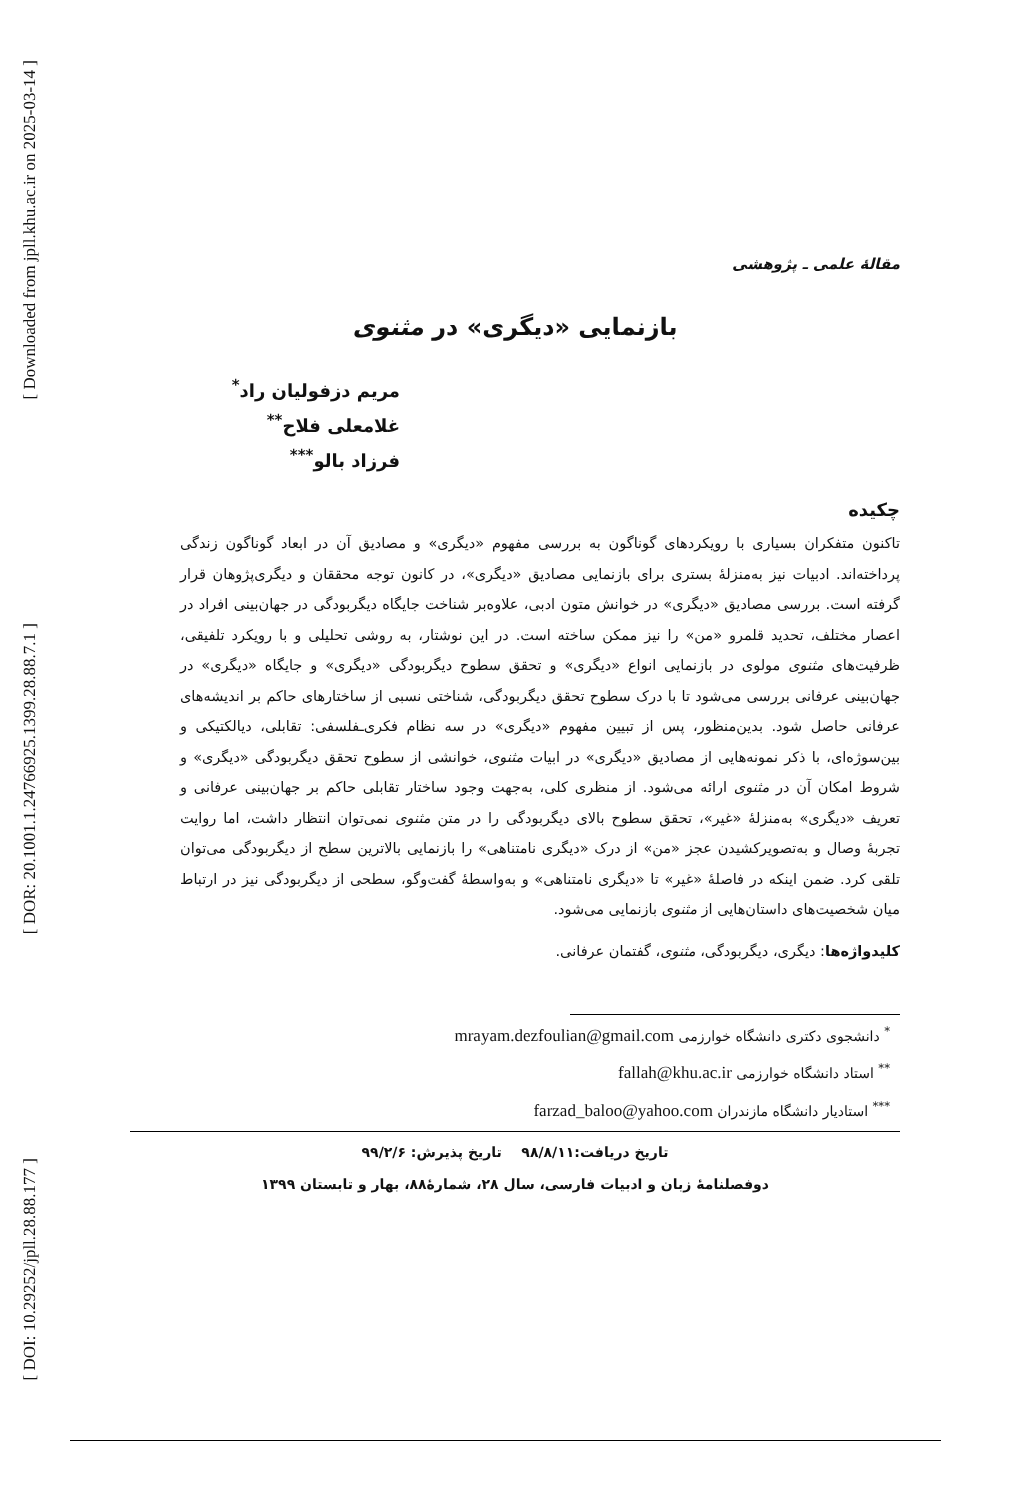[ Downloaded from jpll.khu.ac.ir on 2025-03-14 ]
[ DOR: 20.1001.1.24766925.1399.28.88.7.1 ]
[ DOI: 10.29252/jpll.28.88.177 ]
مقالهٔ علمی ـ پژوهشی
بازنمایی «دیگری» در مثنوی
مریم دزفولیان راد<sup>*</sup>
غلامعلی فلاح<sup>**</sup>
فرزاد بالو<sup>***</sup>
چکیده
تاکنون متفکران بسیاری با رویکردهای گوناگون به بررسی مفهوم «دیگری» و مصادیق آن در ابعاد گوناگون زندگی پرداخته‌اند. ادبیات نیز به‌منزلهٔ بستری برای بازنمایی مصادیق «دیگری»، در کانون توجه محققان و دیگری‌پژوهان قرار گرفته است. بررسی مصادیق «دیگری» در خوانش متون ادبی، علاوه‌بر شناخت جایگاه دیگربودگی در جهان‌بینی افراد در اعصار مختلف، تحدید قلمرو «من» را نیز ممکن ساخته است. در این نوشتار، به روشی تحلیلی و با رویکرد تلفیقی، ظرفیت‌های مثنوی مولوی در بازنمایی انواع «دیگری» و تحقق سطوح دیگربودگی «دیگری» و جایگاه «دیگری» در جهان‌بینی عرفانی بررسی می‌شود تا با درک سطوح تحقق دیگربودگی، شناختی نسبی از ساختارهای حاکم بر اندیشه‌های عرفانی حاصل شود. بدین‌منظور، پس از تبیین مفهوم «دیگری» در سه نظام فکری‌ـفلسفی: تقابلی، دیالکتیکی و بین‌سوژه‌ای، با ذکر نمونه‌هایی از مصادیق «دیگری» در ابیات مثنوی، خوانشی از سطوح تحقق دیگربودگی «دیگری» و شروط امکان آن در مثنوی ارائه می‌شود. از منظری کلی، به‌جهت وجود ساختار تقابلی حاکم بر جهان‌بینی عرفانی و تعریف «دیگری» به‌منزلهٔ «غیر»، تحقق سطوح بالای دیگربودگی را در متن مثنوی نمی‌توان انتظار داشت، اما روایت تجربهٔ وصال و به‌تصویرکشیدن عجز «من» از درک «دیگری نامتناهی» را بازنمایی بالاترین سطح از دیگربودگی می‌توان تلقی کرد. ضمن اینکه در فاصلهٔ «غیر» تا «دیگری نامتناهی» و به‌واسطهٔ گفت‌وگو، سطحی از دیگربودگی نیز در ارتباط میان شخصیت‌های داستان‌هایی از مثنوی بازنمایی می‌شود.
کلیدواژه‌ها: دیگری، دیگربودگی، مثنوی، گفتمان عرفانی.
<sup>*</sup> دانشجوی دکتری دانشگاه خوارزمی mrayam.dezfoulian@gmail.com
<sup>**</sup> استاد دانشگاه خوارزمی fallah@khu.ac.ir
<sup>***</sup> استادیار دانشگاه مازندران farzad_baloo@yahoo.com
تاریخ دریافت:۹۸/۸/۱۱ تاریخ پذیرش: ۹۹/۲/۶
دوفصلنامهٔ زبان و ادبیات فارسی، سال ۲۸، شمارهٔ۸۸، بهار و تابستان ۱۳۹۹